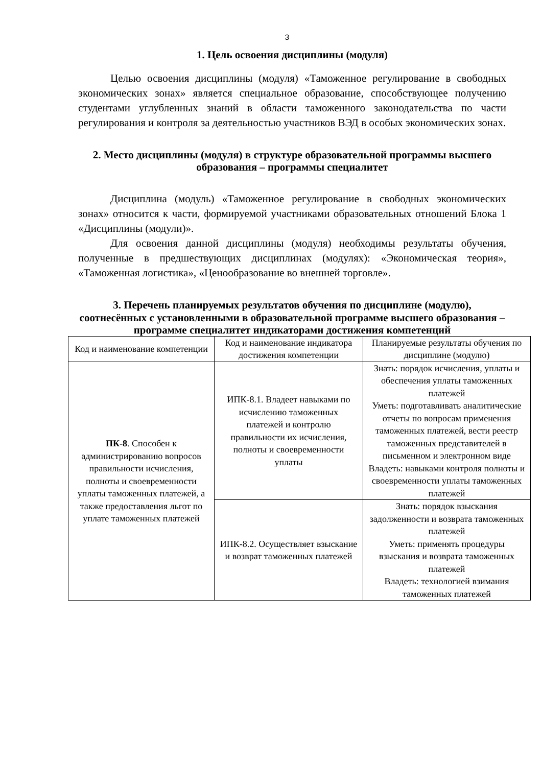3
1. Цель освоения дисциплины (модуля)
Целью освоения дисциплины (модуля) «Таможенное регулирование в свободных экономических зонах» является специальное образование, способствующее получению студентами углубленных знаний в области таможенного законодательства по части регулирования и контроля за деятельностью участников ВЭД в особых экономических зонах.
2. Место дисциплины (модуля) в структуре образовательной программы высшего образования – программы специалитет
Дисциплина (модуль) «Таможенное регулирование в свободных экономических зонах» относится к части, формируемой участниками образовательных отношений Блока 1 «Дисциплины (модули)».
Для освоения данной дисциплины (модуля) необходимы результаты обучения, полученные в предшествующих дисциплинах (модулях): «Экономическая теория», «Таможенная логистика», «Ценообразование во внешней торговле».
3. Перечень планируемых результатов обучения по дисциплине (модулю), соотнесённых с установленными в образовательной программе высшего образования – программе специалитет индикаторами достижения компетенций
| Код и наименование компетенции | Код и наименование индикатора достижения компетенции | Планируемые результаты обучения по дисциплине (модулю) |
| ПК-8 . Способен к администрированию вопросов правильности исчисления, полноты и своевременности уплаты таможенных платежей, а также предоставления льгот по уплате таможенных платежей | ИПК-8.1. Владеет навыками по исчислению таможенных платежей и контролю правильности их исчисления, полноты и своевременности уплаты | Знать: порядок исчисления, уплаты и обеспечения уплаты таможенных платежей Уметь: подготавливать аналитические отчеты по вопросам применения таможенных платежей, вести реестр таможенных представителей в письменном и электронном виде Владеть: навыками контроля полноты и своевременности уплаты таможенных платежей |
| | ИПК-8.2. Осуществляет взыскание и возврат таможенных платежей | Знать: порядок взыскания задолженности и возврата таможенных платежей Уметь: применять процедуры взыскания и возврата таможенных платежей Владеть: технологией взимания таможенных платежей |